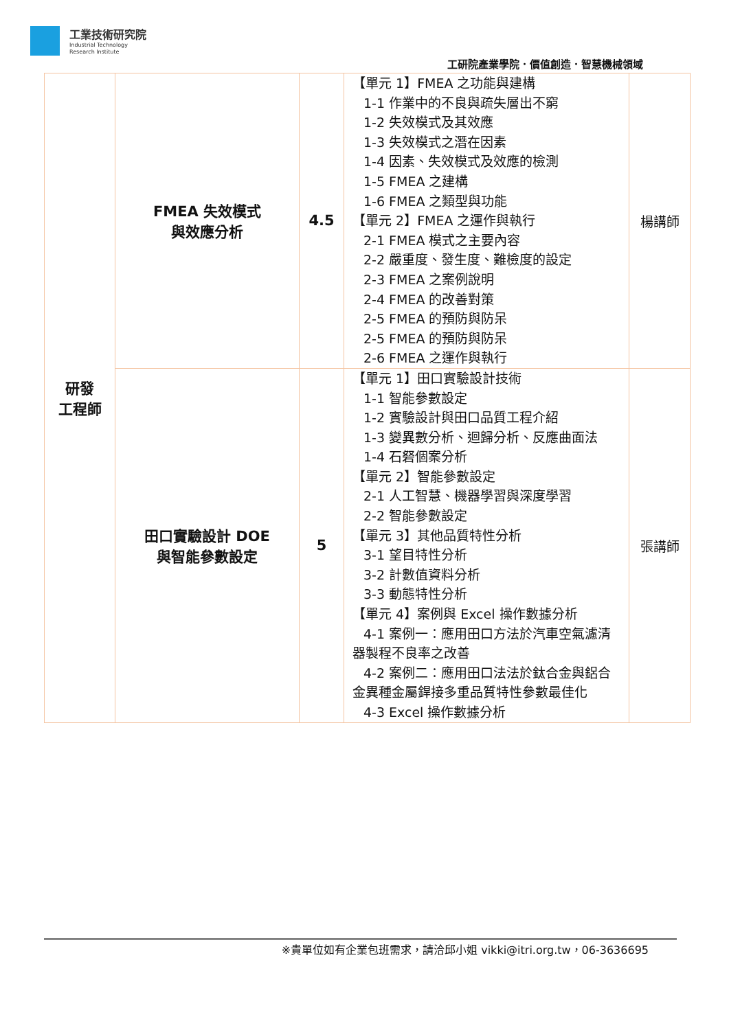工業技術研究院
Industrial Technology
Research Institute
工研院產業學院．價值創造．智慧機械領域
| 研發 工程師 | FMEA 失效模式 與效應分析 | 4.5 | 【單元 1】FMEA 之功能與建構 1-1 作業中的不良與疏失層出不窮 1-2 失效模式及其效應 1-3 失效模式之潛在因素 1-4 因素、失效模式及效應的檢測 1-5 FMEA 之建構 1-6 FMEA 之類型與功能 【單元 2】FMEA 之運作與執行 2-1 FMEA 模式之主要內容 2-2 嚴重度、發生度、難檢度的設定 2-3 FMEA 之案例說明 2-4 FMEA 的改善對策 2-5 FMEA 的預防與防呆 2-5 FMEA 的預防與防呆 2-6 FMEA 之運作與執行 | 楊講師 |
| | 田口實驗設計 DOE 與智能參數設定 | 5 | 【單元 1】田口實驗設計技術 1-1 智能參數設定 1-2 實驗設計與田口品質工程介紹 1-3 變異數分析、迴歸分析、反應曲面法 1-4 石砮個案分析 【單元 2】智能參數設定 2-1 人工智慧、機器學習與深度學習 2-2 智能參數設定 【單元 3】其他品質特性分析 3-1 望目特性分析 3-2 計數值資料分析 3-3 動態特性分析 【單元 4】案例與 Excel 操作數據分析 4-1 案例一：應用田口方法於汽車空氣濾清器製程不良率之改善 4-2 案例二：應用田口法法於鈦合金與鋁合金異種金屬銲接多重品質特性參數最佳化 4-3 Excel 操作數據分析 | 張講師 |
※貴單位如有企業包班需求，請洽邱小姐 vikki@itri.org.tw，06-3636695